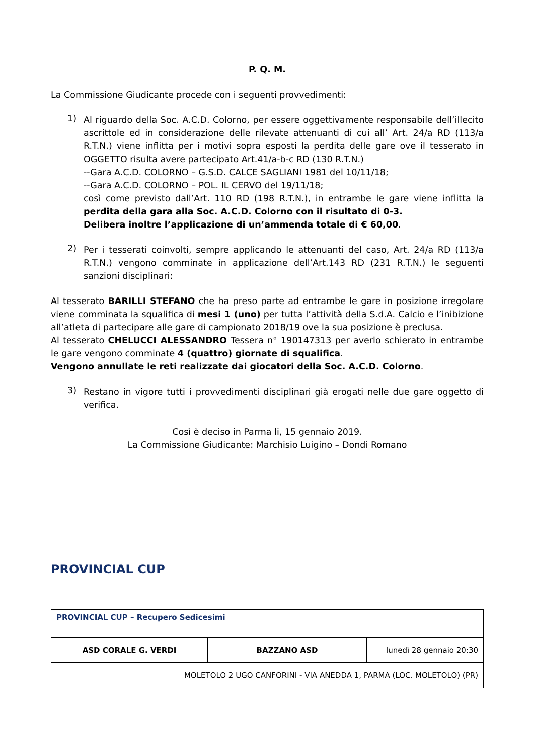P. Q. M.
La Commissione Giudicante procede con i seguenti provvedimenti:
1)
Al riguardo della Soc. A.C.D. Colorno, per essere oggettivamente responsabile dell’illecito ascrittole ed in considerazione delle rilevate attenuanti di cui all’ Art. 24/a RD (113/a R.T.N.) viene inflitta per i motivi sopra esposti la perdita delle gare ove il tesserato in OGGETTO risulta avere partecipato Art.41/a-b-c RD (130 R.T.N.)
--Gara A.C.D. COLORNO – G.S.D. CALCE SAGLIANI 1981 del 10/11/18;
--Gara A.C.D. COLORNO – POL. IL CERVO del 19/11/18;
così come previsto dall’Art. 110 RD (198 R.T.N.), in entrambe le gare viene inflitta la perdita della gara alla Soc. A.C.D. Colorno con il risultato di 0-3.
Delibera inoltre l’applicazione di un’ammenda totale di € 60,00.
2)
Per i tesserati coinvolti, sempre applicando le attenuanti del caso, Art. 24/a RD (113/a R.T.N.) vengono comminate in applicazione dell’Art.143 RD (231 R.T.N.) le seguenti sanzioni disciplinari:
Al tesserato BARILLI STEFANO che ha preso parte ad entrambe le gare in posizione irregolare viene comminata la squalifica di mesi 1 (uno) per tutta l’attività della S.d.A. Calcio e l’inibizione all’atleta di partecipare alle gare di campionato 2018/19 ove la sua posizione è preclusa.
Al tesserato CHELUCCI ALESSANDRO Tessera n° 190147313 per averlo schierato in entrambe le gare vengono comminate 4 (quattro) giornate di squalifica.
Vengono annullate le reti realizzate dai giocatori della Soc. A.C.D. Colorno.
3)
Restano in vigore tutti i provvedimenti disciplinari già erogati nelle due gare oggetto di verifica.
Così è deciso in Parma li, 15 gennaio 2019.
La Commissione Giudicante: Marchisio Luigino – Dondi Romano
PROVINCIAL CUP
| PROVINCIAL CUP – Recupero Sedicesimi | | |
| ASD CORALE G. VERDI | BAZZANO ASD | lunedì 28 gennaio 20:30 |
| MOLETOLO 2 UGO CANFORINI - VIA ANEDDA 1, PARMA (LOC. MOLETOLO) (PR) | | |